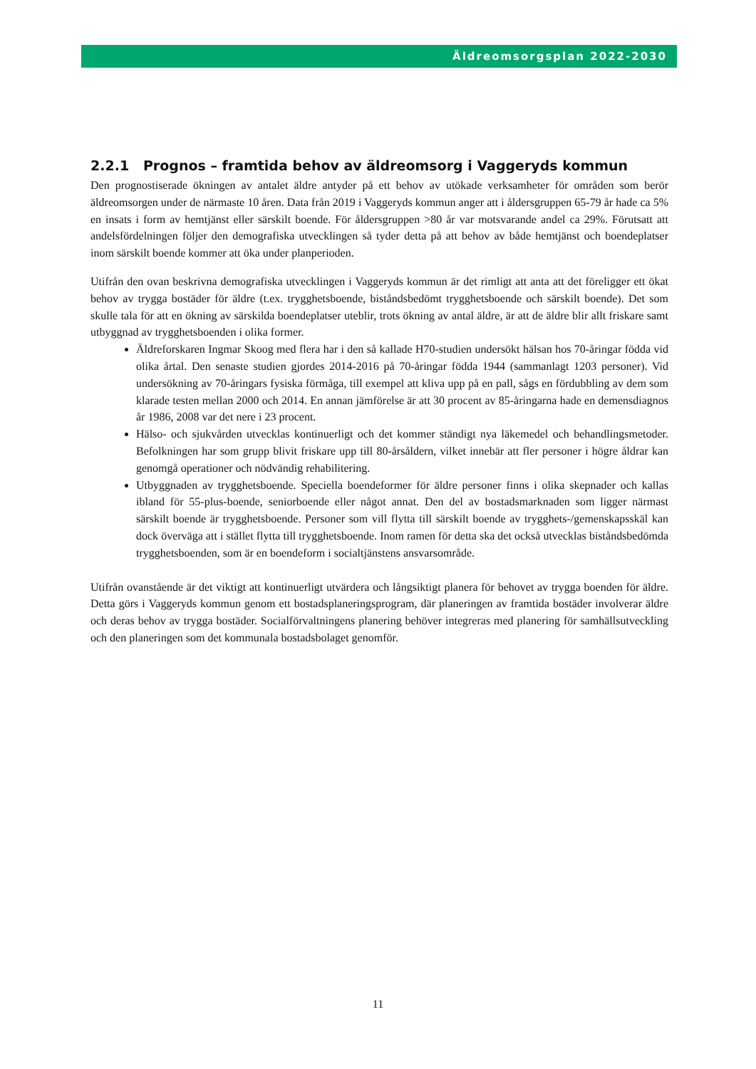Äldreomsorgsplan 2022-2030
2.2.1 Prognos – framtida behov av äldreomsorg i Vaggeryds kommun
Den prognostiserade ökningen av antalet äldre antyder på ett behov av utökade verksamheter för områden som berör äldreomsorgen under de närmaste 10 åren. Data från 2019 i Vaggeryds kommun anger att i åldersgruppen 65-79 år hade ca 5% en insats i form av hemtjänst eller särskilt boende. För åldersgruppen >80 år var motsvarande andel ca 29%. Förutsatt att andelsfördelningen följer den demografiska utvecklingen så tyder detta på att behov av både hemtjänst och boendeplatser inom särskilt boende kommer att öka under planperioden.
Utifrån den ovan beskrivna demografiska utvecklingen i Vaggeryds kommun är det rimligt att anta att det föreligger ett ökat behov av trygga bostäder för äldre (t.ex. trygghetsboende, biståndsbedömt trygghetsboende och särskilt boende). Det som skulle tala för att en ökning av särskilda boendeplatser uteblir, trots ökning av antal äldre, är att de äldre blir allt friskare samt utbyggnad av trygghetsboenden i olika former.
Äldreforskaren Ingmar Skoog med flera har i den så kallade H70-studien undersökt hälsan hos 70-åringar födda vid olika årtal. Den senaste studien gjordes 2014-2016 på 70-åringar födda 1944 (sammanlagt 1203 personer). Vid undersökning av 70-åringars fysiska förmåga, till exempel att kliva upp på en pall, sågs en fördubbling av dem som klarade testen mellan 2000 och 2014. En annan jämförelse är att 30 procent av 85-åringarna hade en demensdiagnos år 1986, 2008 var det nere i 23 procent.
Hälso- och sjukvården utvecklas kontinuerligt och det kommer ständigt nya läkemedel och behandlingsmetoder. Befolkningen har som grupp blivit friskare upp till 80-årsåldern, vilket innebär att fler personer i högre åldrar kan genomgå operationer och nödvändig rehabilitering.
Utbyggnaden av trygghetsboende. Speciella boendeformer för äldre personer finns i olika skepnader och kallas ibland för 55-plus-boende, seniorboende eller något annat. Den del av bostadsmarknaden som ligger närmast särskilt boende är trygghetsboende. Personer som vill flytta till särskilt boende av trygghets-/gemenskapsskäl kan dock överväga att i stället flytta till trygghetsboende. Inom ramen för detta ska det också utvecklas biståndsbedömda trygghetsboenden, som är en boendeform i socialtjänstens ansvarsområde.
Utifrån ovanstående är det viktigt att kontinuerligt utvärdera och långsiktigt planera för behovet av trygga boenden för äldre. Detta görs i Vaggeryds kommun genom ett bostadsplaneringsprogram, där planeringen av framtida bostäder involverar äldre och deras behov av trygga bostäder. Socialförvaltningens planering behöver integreras med planering för samhällsutveckling och den planeringen som det kommunala bostadsbolaget genomför.
11